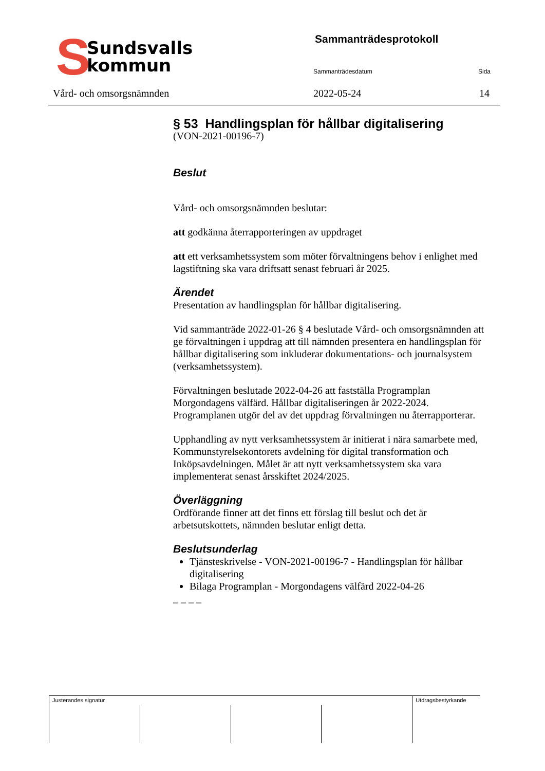S
Sundsvalls
kommun
Sammanträdesprotokoll
Sammanträdesdatum Sida
Vård- och omsorgsnämnden 2022-05-24 14
§ 53 Handlingsplan för hållbar digitalisering
(VON-2021-00196-7)
Beslut
Vård- och omsorgsnämnden beslutar:
att godkänna återrapporteringen av uppdraget
att ett verksamhetssystem som möter förvaltningens behov i enlighet med lagstiftning ska vara driftsatt senast februari år 2025.
Ärendet
Presentation av handlingsplan för hållbar digitalisering.
Vid sammanträde 2022-01-26 § 4 beslutade Vård- och omsorgsnämnden att ge förvaltningen i uppdrag att till nämnden presentera en handlingsplan för hållbar digitalisering som inkluderar dokumentations- och journalsystem (verksamhetssystem).
Förvaltningen beslutade 2022-04-26 att fastställa Programplan Morgondagens välfärd. Hållbar digitaliseringen år 2022-2024. Programplanen utgör del av det uppdrag förvaltningen nu återrapporterar.
Upphandling av nytt verksamhetssystem är initierat i nära samarbete med, Kommunstyrelsekontorets avdelning för digital transformation och Inköpsavdelningen. Målet är att nytt verksamhetssystem ska vara implementerat senast årsskiftet 2024/2025.
Överläggning
Ordförande finner att det finns ett förslag till beslut och det är arbetsutskottets, nämnden beslutar enligt detta.
Beslutsunderlag
Tjänsteskrivelse - VON-2021-00196-7 - Handlingsplan för hållbar digitalisering
Bilaga Programplan - Morgondagens välfärd 2022-04-26
_ _ _ _
| Justerandes signatur | | | | Utdragsbestyrkande |